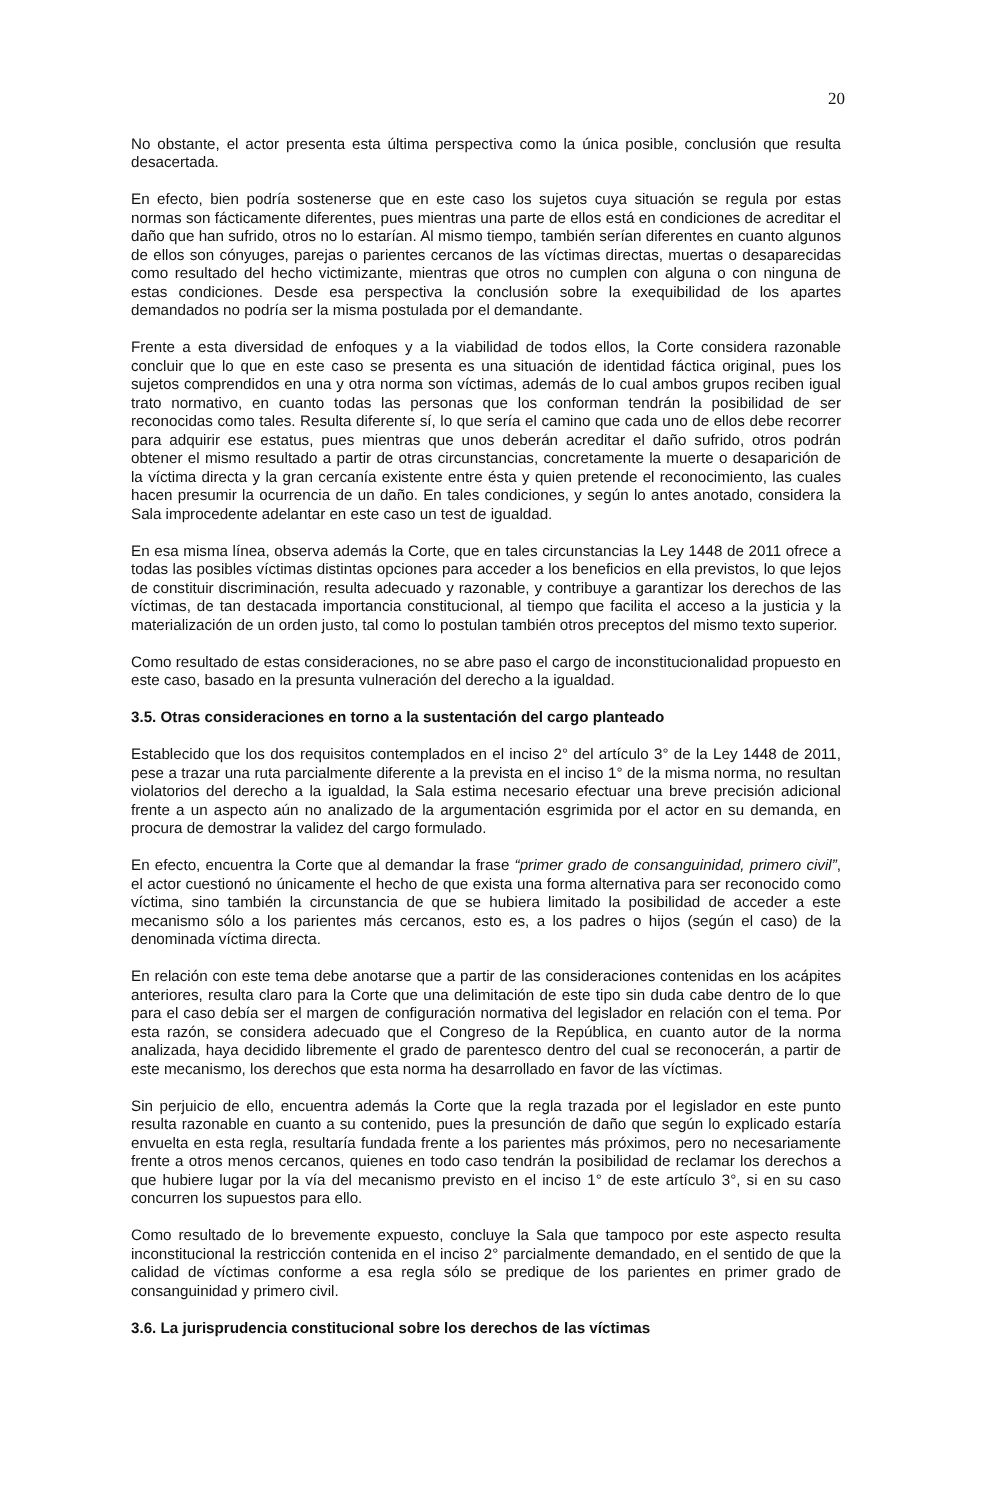20
No obstante, el actor presenta esta última perspectiva como la única posible, conclusión que resulta desacertada.
En efecto, bien podría sostenerse que en este caso los sujetos cuya situación se regula por estas normas son fácticamente diferentes, pues mientras una parte de ellos está en condiciones de acreditar el daño que han sufrido, otros no lo estarían. Al mismo tiempo, también serían diferentes en cuanto algunos de ellos son cónyuges, parejas o parientes cercanos de las víctimas directas, muertas o desaparecidas como resultado del hecho victimizante, mientras que otros no cumplen con alguna o con ninguna de estas condiciones. Desde esa perspectiva la conclusión sobre la exequibilidad de los apartes demandados no podría ser la misma postulada por el demandante.
Frente a esta diversidad de enfoques y a la viabilidad de todos ellos, la Corte considera razonable concluir que lo que en este caso se presenta es una situación de identidad fáctica original, pues los sujetos comprendidos en una y otra norma son víctimas, además de lo cual ambos grupos reciben igual trato normativo, en cuanto todas las personas que los conforman tendrán la posibilidad de ser reconocidas como tales. Resulta diferente sí, lo que sería el camino que cada uno de ellos debe recorrer para adquirir ese estatus, pues mientras que unos deberán acreditar el daño sufrido, otros podrán obtener el mismo resultado a partir de otras circunstancias, concretamente la muerte o desaparición de la víctima directa y la gran cercanía existente entre ésta y quien pretende el reconocimiento, las cuales hacen presumir la ocurrencia de un daño. En tales condiciones, y según lo antes anotado, considera la Sala improcedente adelantar en este caso un test de igualdad.
En esa misma línea, observa además la Corte, que en tales circunstancias la Ley 1448 de 2011 ofrece a todas las posibles víctimas distintas opciones para acceder a los beneficios en ella previstos, lo que lejos de constituir discriminación, resulta adecuado y razonable, y contribuye a garantizar los derechos de las víctimas, de tan destacada importancia constitucional, al tiempo que facilita el acceso a la justicia y la materialización de un orden justo, tal como lo postulan también otros preceptos del mismo texto superior.
Como resultado de estas consideraciones, no se abre paso el cargo de inconstitucionalidad propuesto en este caso, basado en la presunta vulneración del derecho a la igualdad.
3.5. Otras consideraciones en torno a la sustentación del cargo planteado
Establecido que los dos requisitos contemplados en el inciso 2° del artículo 3° de la Ley 1448 de 2011, pese a trazar una ruta parcialmente diferente a la prevista en el inciso 1° de la misma norma, no resultan violatorios del derecho a la igualdad, la Sala estima necesario efectuar una breve precisión adicional frente a un aspecto aún no analizado de la argumentación esgrimida por el actor en su demanda, en procura de demostrar la validez del cargo formulado.
En efecto, encuentra la Corte que al demandar la frase “primer grado de consanguinidad, primero civil”, el actor cuestionó no únicamente el hecho de que exista una forma alternativa para ser reconocido como víctima, sino también la circunstancia de que se hubiera limitado la posibilidad de acceder a este mecanismo sólo a los parientes más cercanos, esto es, a los padres o hijos (según el caso) de la denominada víctima directa.
En relación con este tema debe anotarse que a partir de las consideraciones contenidas en los acápites anteriores, resulta claro para la Corte que una delimitación de este tipo sin duda cabe dentro de lo que para el caso debía ser el margen de configuración normativa del legislador en relación con el tema. Por esta razón, se considera adecuado que el Congreso de la República, en cuanto autor de la norma analizada, haya decidido libremente el grado de parentesco dentro del cual se reconocerán, a partir de este mecanismo, los derechos que esta norma ha desarrollado en favor de las víctimas.
Sin perjuicio de ello, encuentra además la Corte que la regla trazada por el legislador en este punto resulta razonable en cuanto a su contenido, pues la presunción de daño que según lo explicado estaría envuelta en esta regla, resultaría fundada frente a los parientes más próximos, pero no necesariamente frente a otros menos cercanos, quienes en todo caso tendrán la posibilidad de reclamar los derechos a que hubiere lugar por la vía del mecanismo previsto en el inciso 1° de este artículo 3°, si en su caso concurren los supuestos para ello.
Como resultado de lo brevemente expuesto, concluye la Sala que tampoco por este aspecto resulta inconstitucional la restricción contenida en el inciso 2° parcialmente demandado, en el sentido de que la calidad de víctimas conforme a esa regla sólo se predique de los parientes en primer grado de consanguinidad y primero civil.
3.6. La jurisprudencia constitucional sobre los derechos de las víctimas